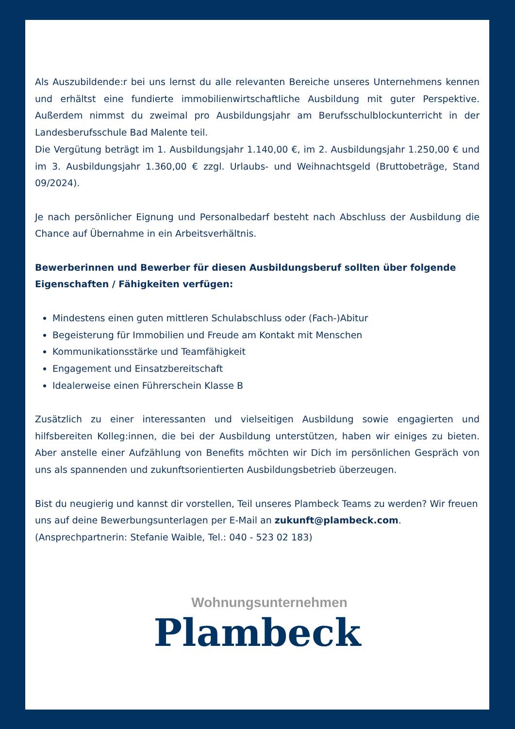Als Auszubildende:r bei uns lernst du alle relevanten Bereiche unseres Unternehmens kennen und erhältst eine fundierte immobilienwirtschaftliche Ausbildung mit guter Perspektive. Außerdem nimmst du zweimal pro Ausbildungsjahr am Berufsschulblockunterricht in der Landesberufsschule Bad Malente teil.
Die Vergütung beträgt im 1. Ausbildungsjahr 1.140,00 €, im 2. Ausbildungsjahr 1.250,00 € und im 3. Ausbildungsjahr 1.360,00 € zzgl. Urlaubs- und Weihnachtsgeld (Bruttobeträge, Stand 09/2024).
Je nach persönlicher Eignung und Personalbedarf besteht nach Abschluss der Ausbildung die Chance auf Übernahme in ein Arbeitsverhältnis.
Bewerberinnen und Bewerber für diesen Ausbildungsberuf sollten über folgende Eigenschaften / Fähigkeiten verfügen:
Mindestens einen guten mittleren Schulabschluss oder (Fach-)Abitur
Begeisterung für Immobilien und Freude am Kontakt mit Menschen
Kommunikationsstärke und Teamfähigkeit
Engagement und Einsatzbereitschaft
Idealerweise einen Führerschein Klasse B
Zusätzlich zu einer interessanten und vielseitigen Ausbildung sowie engagierten und hilfsbereiten Kolleg:innen, die bei der Ausbildung unterstützen, haben wir einiges zu bieten. Aber anstelle einer Aufzählung von Benefits möchten wir Dich im persönlichen Gespräch von uns als spannenden und zukunftsorientierten Ausbildungsbetrieb überzeugen.
Bist du neugierig und kannst dir vorstellen, Teil unseres Plambeck Teams zu werden? Wir freuen uns auf deine Bewerbungsunterlagen per E-Mail an zukunft@plambeck.com.
(Ansprechpartnerin: Stefanie Waible, Tel.: 040 - 523 02 183)
Wohnungsunternehmen
Plambeck